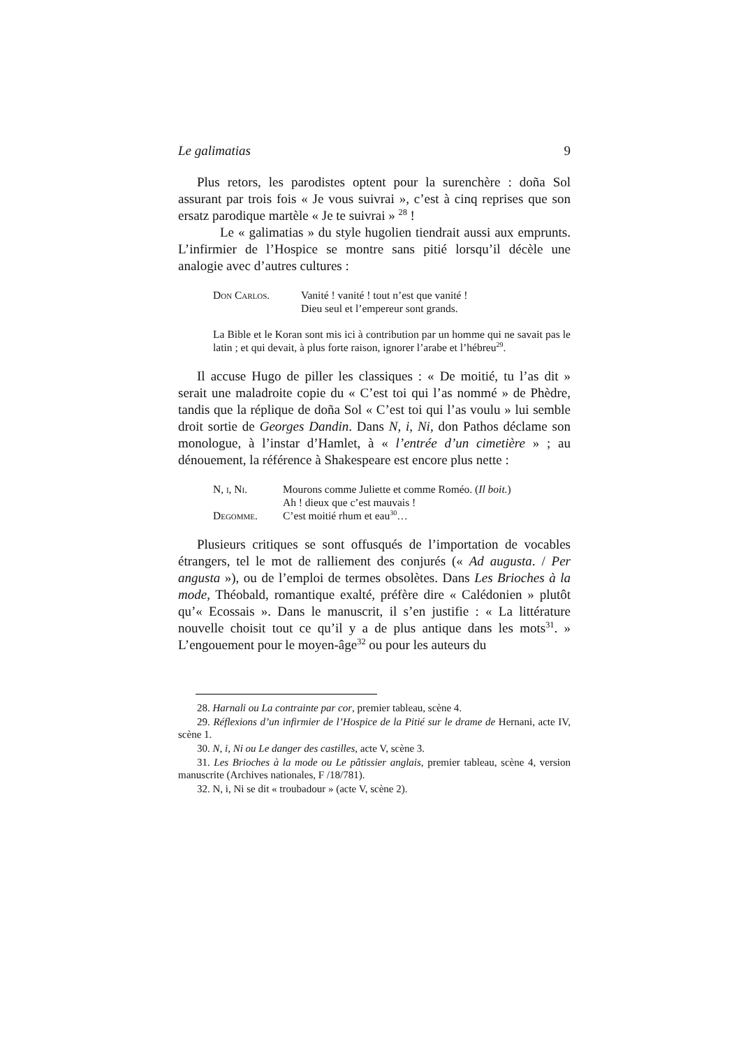Le galimatias 9
Plus retors, les parodistes optent pour la surenchère : doña Sol assurant par trois fois « Je vous suivrai », c’est à cinq reprises que son ersatz parodique martèle « Je te suivrai » <sup>28</sup> !
Le « galimatias » du style hugolien tiendrait aussi aux emprunts. L’infirmier de l’Hospice se montre sans pitié lorsqu’il décèle une analogie avec d’autres cultures :
| Don Carlos. | Vanité ! vanité ! tout n’est que vanité ! Dieu seul et l’empereur sont grands. |
La Bible et le Koran sont mis ici à contribution par un homme qui ne savait pas le latin ; et qui devait, à plus forte raison, ignorer l’arabe et l’hébreu<sup>29</sup>.
Il accuse Hugo de piller les classiques : « De moitié, tu l’as dit » serait une maladroite copie du « C’est toi qui l’as nommé » de Phèdre, tandis que la réplique de doña Sol « C’est toi qui l’as voulu » lui semble droit sortie de Georges Dandin. Dans N, i, Ni, don Pathos déclame son monologue, à l’instar d’Hamlet, à « l’entrée d’un cimetière » ; au dénouement, la référence à Shakespeare est encore plus nette :
| N, i, Ni. | Mourons comme Juliette et comme Roméo. ( Il boit. ) Ah ! dieux que c’est mauvais ! |
| Degomme. | C’est moitié rhum et eau<sup>30</sup>… |
Plusieurs critiques se sont offusqués de l’importation de vocables étrangers, tel le mot de ralliement des conjurés (« Ad augusta. / Per angusta »), ou de l’emploi de termes obsolètes. Dans Les Brioches à la mode, Théobald, romantique exalté, préfère dire « Calédonien » plutôt qu’« Ecossais ». Dans le manuscrit, il s’en justifie : « La littérature nouvelle choisit tout ce qu’il y a de plus antique dans les mots<sup>31</sup>. » L’engouement pour le moyen-âge<sup>32</sup> ou pour les auteurs du
28. Harnali ou La contrainte par cor, premier tableau, scène 4.
29. Réflexions d’un infirmier de l’Hospice de la Pitié sur le drame de Hernani, acte IV, scène 1.
30. N, i, Ni ou Le danger des castilles, acte V, scène 3.
31. Les Brioches à la mode ou Le pâtissier anglais, premier tableau, scène 4, version manuscrite (Archives nationales, F /18/781).
32. N, i, Ni se dit « troubadour » (acte V, scène 2).